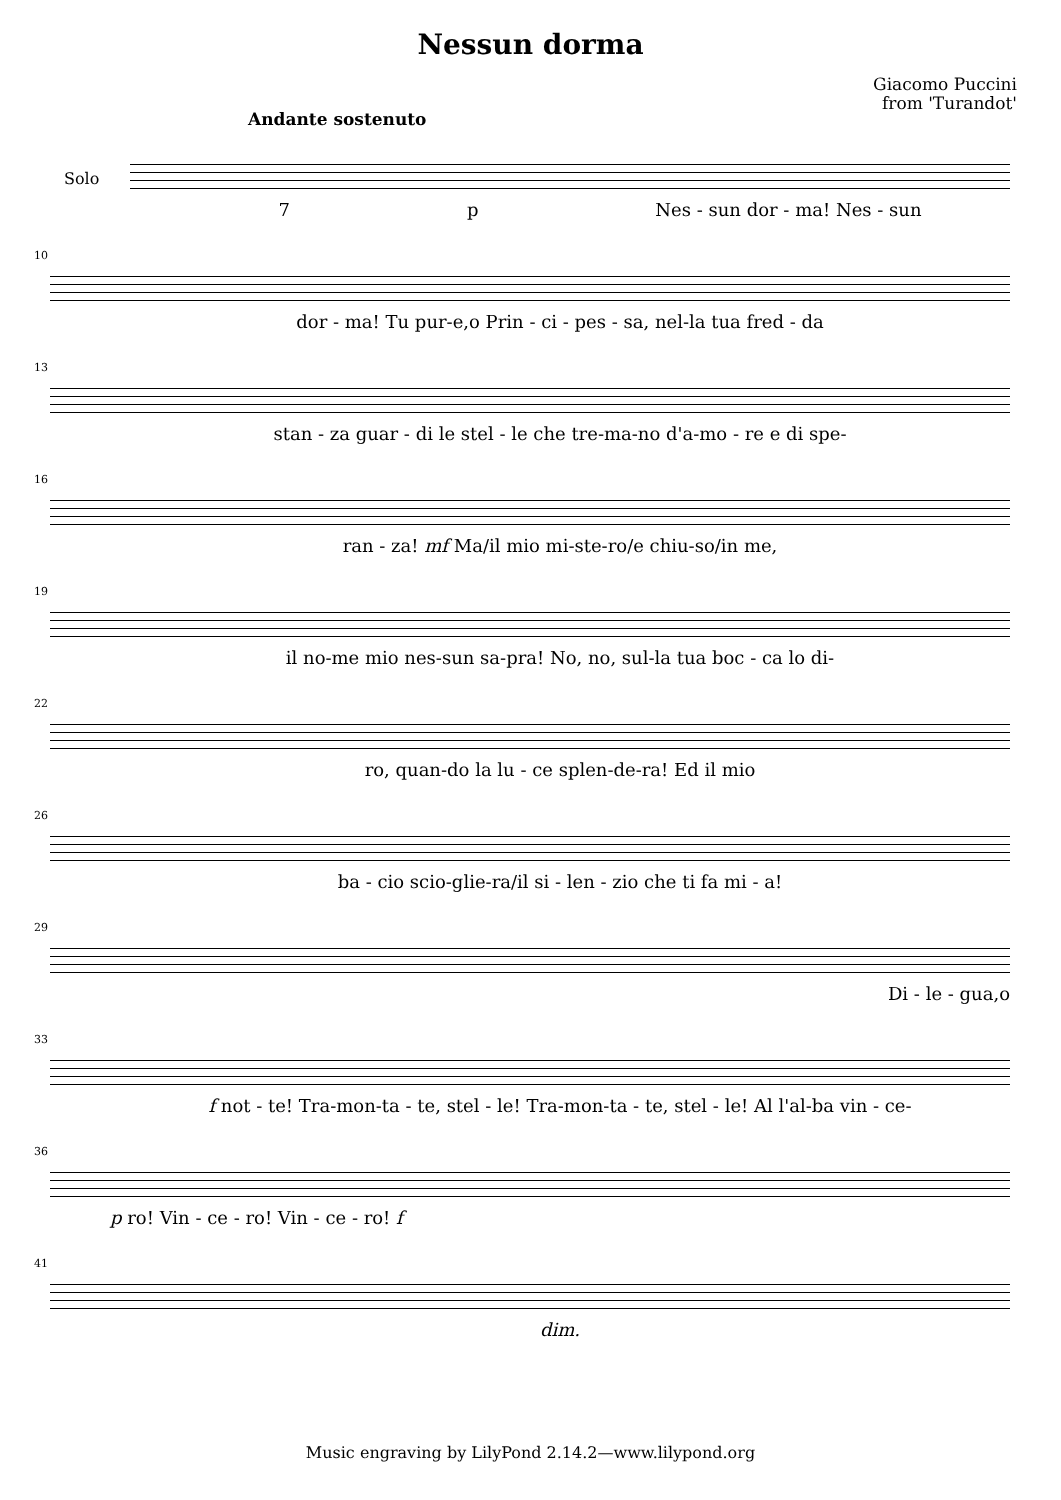Nessun dorma
Giacomo Puccini
from 'Turandot'
Andante sostenuto
Solo
7 p Nes - sun dor - ma! Nes - sun
10
dor - ma! Tu pur-e,o Prin - ci - pes - sa, nel-la tua fred - da
13
stan - za guar - di le stel - le che tre-ma-no d'a-mo - re e di spe-
16
ran - za! mf Ma/il mio mi-ste-ro/e chiu-so/in me,
19
il no-me mio nes-sun sa-pra! No, no, sul-la tua boc - ca lo di-
22
ro, quan-do la lu - ce splen-de-ra! Ed il mio
26
ba - cio scio-glie-ra/il si - len - zio che ti fa mi - a!
29
Di - le - gua,o
33
f not - te! Tra-mon-ta - te, stel - le! Tra-mon-ta - te, stel - le! Al l'al-ba vin - ce-
36
p ro! Vin - ce - ro! Vin - ce - ro! f
41
dim.
Music engraving by LilyPond 2.14.2—www.lilypond.org